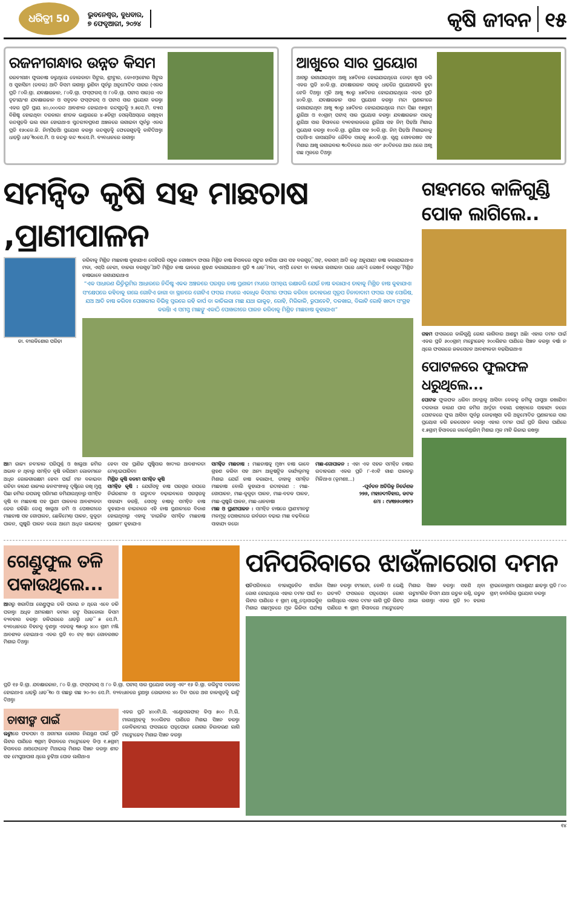ଧରିତ୍ରୀ 50
ଭୁବନେଶ୍ୱର, ବୁଧବାର,
୭ ଫେବୃଆରୀ, ୨୦୨୪
କୃଷି ଜୀବନ ୧୫
ରଜନୀଗନ୍ଧାର ଉନ୍ନତ କିସମ
ରଜନୀଗନ୍ଧା ଫୁଲଚାଷ କରୁଥିଲେ କୋଲକାତା ସିଙ୍ଗଲ, ଶ୍ରୀଙ୍ଗାର, କୋଏମ୍ବାଟୋର ସିଙ୍ଗଲ ଓ ସୁହାସିନୀ (ଡବଲ) ଆଦି କିସମ ଲଗାନ୍ତୁ। ରୁଣିବା ପୂର୍ବରୁ ଅନୁମୋଦିତ ସାରର (ଏକର ପ୍ରତି ୮୦କି.ଗ୍ରା. ଯବକ୍ଷାରଜାନ, ୮୦କି.ଗ୍ରା. ଫସ୍‌ଫରସ୍ ଓ ୮୦କି.ଗ୍ରା. ପଟାସ ସାର)ର ଏକ ତୃତୀୟାଂଶ ଯବକ୍ଷାରଜାନ ଓ ସବୁତକ ଫସ୍‌ଫରସ୍ ଓ ପଟାସ ସାର ପ୍ରୟୋଗ କରନ୍ତୁ। ଏକର ପ୍ରତି ପ୍ରାୟ ୪୦,୦୦୦କନ୍ଦ ଆବଶ୍ୟକ ହୋଇଥାଏ। କନ୍ଦଗୁଡ଼ିକୁ ୨.୫ସେ.ମି. ବ୍ୟାସ ବିଶିଷ୍ଟ ହୋଇଥିବା ଦରକାର। ଶୀତଳ ଭଣ୍ଡାରରେ ୪-୫ଡିଗ୍ରୀ ସେଲ୍‌ସିଅସ୍‌ରେ ରଖିଥିବା କନ୍ଦଗୁଡ଼ିକ ଭଲ ଗଜା ହୋଇଥାଏ। ସୁନ୍ଦରୀବପ୍ରବଣ ଅଞ୍ଚଳରେ ଲଗାଇବା ପୂର୍ବରୁ ଏକର ପ୍ରତି ୧୬୦କେ.ଜି. ନିମ୍‌ପିଡ଼ିଆ ପ୍ରୟୋଗ କରନ୍ତୁ। କନ୍ଦଗୁଡ଼ିକୁ ଫେରେଗୁଡ଼ିକୁ କାଟିଦିଅନ୍ତୁ। ଧାଡ଼ିରୁ ଧାଡ଼ି ୩୦ସେ.ମି. ଓ କନ୍ଦରୁ କନ୍ଦ ୩୦ସେ.ମି. ବ୍ୟବଧାନରେ ଲଗାନ୍ତୁ।
ଆଖୁରେ ସାର ପ୍ରୟୋଗ
ଆଗରୁ ଲଗାଯାଇଥିବା ଆଖୁ ୪୫ଦିନର ହୋଇଯାଇଥିଲେ କୋଡ଼ା ଖୁସା କରି ଏକର ପ୍ରତି ୪୦କି.ଗ୍ରା. ଯବକ୍ଷାରଜାନ ସାରକୁ ଧାଡ଼ିରେ ପ୍ରୟୋଗକରି ହୁଡ଼ା ଟେକି ଦିଅନ୍ତୁ। ମୂଳି ଆଖୁ ୩୦ରୁ ୪୫ଦିନର ହୋଇଯାଇଥିଲେ ଏକର ପ୍ରତି ୪୦କି.ଗ୍ରା. ଯବକ୍ଷାରଜାନ ସାର ପ୍ରୟୋଗ କରନ୍ତୁ। ମନ୍ଦା ପ୍ରଣାଳୀରେ ଲଗାଯାଇଥିବା ଆଖୁ ୩୦ରୁ ୪୫ଦିନର ହୋଇଯାଇଥିଲେ ମନ୍ଦା ପିଛା ୧୫ଗ୍ରାମ୍ ୟୁରିଆ ଓ ୧୦ଗ୍ରାମ୍ ପଟାସ୍ ସାର ପ୍ରୟୋଗ କରନ୍ତୁ। ଯବକ୍ଷାରଜାନ ସାରକୁ ୟୁରିଆ ସାର ହିସାବରେ ବ୍ୟବହାରକଲେ ୟୁରିଆ ସହ ନିମ୍ ପିଡ଼ିଆ ମିଶାଇ ପ୍ରୟୋଗ କରନ୍ତୁ। ୧୦୦କି.ଗ୍ରା. ୟୁରିଆ ସହ ୨୦କି.ଗ୍ରା. ନିମ୍ ପିଡ଼ିଆ ମିଶାଇବାକୁ ପଡ଼ିଥାଏ। ରାସାୟନିକ ଜୈବିକ ସାରକୁ ୫୦୦କି.ଗ୍ରା. ଗୁଣ୍ଡ ଗୋବରଖତ ସହ ମିଶାଇ ଆଖୁ ଲଗାଇବାର ୩୦ଦିନରେ ଥରେ ଏବଂ ୬୦ଦିନରେ ଆଉ ଥରେ ଆଖୁ ଗଛ ମୂଳରେ ଦିଅନ୍ତୁ।
ସମନ୍ୱିତ କୃଷି ସହ ମାଛଚାଷ ,ପ୍ରାଣୀପାଳନ
ଡା. ବୀରକିଶୋର ପରିଡ଼ା
କରିବାକୁ ମିଶ୍ରିତ ମାଛଚାଷ କୁହାଯାଏ। ସେହିପରି ସବୁଜ ଗୋଖାଦ୍ୟ ଫସଲ ମିଶ୍ରିତ ଚାଷ ହିସାବରେ ସଙ୍କର ହାତିଆ ଘାସ ସହ ବରଗୁଡ଼ି, ଓଟ୍, ବରସମ୍ ଆଦି ଋତୁ ଅନୁଯାୟୀ ଚାଷ କରାଯାଇଥାଏ। ମକା, ଏସ୍‌ପି ଚେରୀ, ବାଜରା ବରଗୁଡ଼ି ଆଦି ମିଶ୍ରିତ ଚାଷ ଭାବରେ ଗ୍ରହଣ କରାଯାଇଥାଏ। ପ୍ରତି ୩ ଧାଡ଼ି ମକା, ଏମ୍‌ପି ଚେରୀ ବା ବାଜରା ଲଗାଇବା ପରେ ଧାଡ଼ିଏ ଲେଖାଏଁ ବରଗୁଡ଼ି ମିଶ୍ରିତ ଚାଷଭାବେ ଲଗାଯାଇଥାଏ।
“ଏକ ସାଧାରଣ ଭିତ୍ତିଭୂମିର ଆଧାରରେ ନିର୍ଦ୍ଦିଷ୍ଟ ଏକକ ଅଞ୍ଚଳରେ ପରସ୍ପର ଚାଷ ପ୍ରଣାଳୀ ମଧ୍ୟରେ ସମନ୍ୱୟ ରକ୍ଷାକରି ଯେଉଁ ଚାଷ କରାଯାଏ ତାହାକୁ ମିଶ୍ରିତ ଚାଷ କୁହାଯାଏ। ସଂକ୍ଷେପରେ କହିବାକୁ ଗଲେ ଗୋଟିଏ ଜାଗା ବା ସ୍ଥାନରେ ଗୋଟିଏ ଫସଲ ମଧ୍ୟରେ ଏକାଧିକ କିସମର ଫସଲ କରିବା। ଉଦାହରଣ ସ୍ୱରୂପ ଚିନାବାଦାମ ଫସଲ ସହ ସୋରିଷ, ଯଅ ଆଦି ଚାଷ କରିବା। ପୋଖରୀର ବିଭିନ୍ନ ସ୍ତରରେ ରହି କାର୍ପ ବା କାତିଲଗା ମାଛ ଯଥା ଭାକୁଡ଼, ରୋହି, ମିରିକାଳି, ରୁପାଚେଟି, ଦଳଖାଇ, ବିଲାଟି ରୋହି ଖାଦ୍ୟ ସଂଗ୍ରହ କରନ୍ତି। ଏ ସମସ୍ତ ମାଛଙ୍କୁ ଏକାଠି ପୋଖରୀରେ ପାଳନ କରିବାକୁ ମିଶ୍ରିତ ମାଛଚାଷ କୁହାଯାଏ।”
ଆମ ରାଜ୍ୟ ନବୀନାଳ ପରିପୂର୍ଣ୍ଣ ଓ ଖାଲୁଆ ଜମିର ଅଭାବ ନ ଥିବାରୁ ସମନ୍ୱିତ କୃଷି କରିଆମ ଲୋକମାନେ ଅଧିକ ରୋଜଗାରକ୍ଷମ ହେବା ପାଇଁ ମନ ବଳାଇବା ଉଚିତ। କାରଣ ରାଜ୍ୟର ଜନସଂଖ୍ୟାକୁ ଦୃଷ୍ଟିରେ ରଖି ମୁଣ୍ଡ ପିଛା ଜମିର ଉପଲବ୍ଧ ପରିମାଣ କମିଯାଉଥିବାରୁ ସମନ୍ୱିତ କୃଷି ବା ମାଛଚାଷ ସହ ପ୍ରାଣୀ ପାଳନର ଆବଶ୍ୟକତା ଢେର ରହିଛି। ତେଣୁ ଖାଲୁଆ ଜମି ଓ ପୋଖରୀରେ ମାଛଚାଷ ସହ ଗୋପାଳନ, ଛେଳିମେଣ୍ଢା ପାଳନ, କୁକୁଡ଼ା ପାଳନ, ଘୁଷୁରି ପାଳନ କଲେ ଆମେ ଅଧିକ ଲାଭବାନ୍ ହେବା ସହ ପ୍ରାଣିଜ ପୁଷ୍ଟିସାର ଖାଦ୍ୟର ଆବଶ୍ୟକତା ମେଣ୍ଟାଇପାରିବା।
ମିଶ୍ରିତ କୃଷି ବନାମ ସମନ୍ୱିତ କୃଷି
ସମନ୍ୱିତ କୃଷି : ଯେଉଁସବୁ ଚାଷ ପରସ୍ପର ଉପରେ ନିର୍ଭରଶୀଳ ଓ ଉତ୍ପାଦନ ବଢ଼ାଇବାରେ ପରସ୍ପରକୁ ସାହାଯ୍ୟ କରନ୍ତି, ସେସବୁ ଚାଷକୁ ସମନ୍ୱିତ ଚାଷ କୁହାଯାଏ। ଚାଇନାରେ ଏହି ଚାଷ ପ୍ରଣାଳୀରେ ବିକାଶ ହୋଇଥିବାରୁ ଏହାକୁ 'ଚାଇନିଜ ସମନ୍ୱିତ ମାଛଚାଷ ପ୍ରଣାଳୀ' କୁହାଯାଏ।
ସମନ୍ୱିତ ମାଛଚାଷ : ମାଛଚାଷକୁ ମୁଖ୍ୟ ଚାଷ ଭାବେ ଗ୍ରହଣ କରିବା ସହ ଅନ୍ୟ ଆନୁଷଙ୍ଗିକ କାର୍ଯ୍ୟକ୍ରମକୁ ମିଶାଇ ଯେଉଁ ଚାଷ କରାଯାଏ, ତାହାକୁ ସମନ୍ୱିତ ମାଛଚାଷ ବୋଲି କୁହାଯାଏ। ଉଦାହରଣ : ମାଛ-ଗୋପାଳନ, ମାଛ-କୁକୁଡ଼ା ପାଳନ, ମାଛ-ବତକ ପାଳନ, ମାଛ-ଘୁଷୁରି ପାଳନ, ମାଛ-ଧାନଚାଷ।
ମାଛ ଓ ପ୍ରାଣୀପାଳନ : ସମନ୍ୱିତ ଚାଷରେ ପ୍ରାଣୀମାନଙ୍କ ମଳମୂତ୍ର ପୋଖରୀରେ ଉର୍ବରତା ବଢ଼ାଇ ମାଛ ବଢ଼ିବାରେ ସାହାଯ୍ୟ କରେ।
ମାଛ-ଗୋପାଳନ : ଏହା ଏକ ସହଜ ସମନ୍ୱିତ ଚାଷର ଉଦାହରଣ। ଏକର ପ୍ରତି ୮-୧୦ଟି ଗାଈ ପାଳନରୁ ମିଳିଥାଏ। (କ୍ରମଶଃ...)
-ପୂର୍ବତନ ଅତିରିକ୍ତ ନିର୍ଦ୍ଦେଶକ
୨୭୬, ମହାନଦୀବିହାର, କଟକ
ମୋ : ୯୪୩୭୬୦୭୩୧୨
ଗହମରେ କାଳିଗୁଣ୍ଡି ପୋକ ଲାଗିଲେ..
ଗହମ ଫସଲରେ କାଳିଗୁଣ୍ଡି ରୋଗ ଲାଗିବାର ଆଶଙ୍କା ଅଛି। ଏହାର ଦମନ ପାଇଁ ଏକର ପ୍ରତି ୬୦୦ଗ୍ରାମ୍ ମାଙ୍କୋଜେବ୍ ୨୦୦ଲିଟର ପାଣିରେ ସିଞ୍ଚନ କରନ୍ତୁ। ବର୍ଷା ନ ଥିଲେ ଫସଲରେ ଜଳସେଚନ ଆବଶ୍ୟକତା ବଢ଼ିଯାଇଥାଏ।
ପୋଟଳରେ ଫୁଲଫଳ ଧରୁଥିଲେ...
ପୋଟଳ ଫୁଲଫଳ ଧରିବା ଅବସ୍ଥାକୁ ଆସିବା ବେଳକୁ ଜମିକୁ ଘାସୁଆ ରଖାଯିବା ଦରକାର। କାରଣ ଘାସ ଜମିର ଆର୍ଦ୍ରତା ବଜାୟ ରଖିବାରେ ସାହାଯ୍ୟ କରେ। ପୋଟଳରେ ଫୁଲ ଆସିବା ପୂର୍ବରୁ କୋଡ଼ାଖୁସା କରି ଅନୁମୋଦିତ ପ୍ରଣାଳୀରେ ସାର ପ୍ରୟୋଗ କରି ଜଳସେଚନ କରନ୍ତୁ। ଏହାର ଦମନ ପାଇଁ ପ୍ରତି ଲିଟର ପାଣିରେ ୧.୫ଗ୍ରାମ୍ ହିସାବରେ କାର୍ବେଣ୍ଡାଜିମ୍ ମିଶାଇ ମୂଳ ମାଟି ଭିଜାଇ ରଖନ୍ତୁ।
ଗେଣ୍ଡୁଫୁଲ ତଳି ପକାଉଥିଲେ...
ଆଗରୁ ଖରାଦିଆ ଗେଣ୍ଡୁଫୁଲ ତଳି ପକାଇ ନ ଥିଲେ ଏବେ ତଳି ପକାନ୍ତୁ। ଅଧିକ ଅମଳକ୍ଷମ କମଳା ରଙ୍ଗ ସିରାକୋଲା କିସମ ବ୍ୟବହାର କରନ୍ତୁ। ତଳିଘରରେ ଧାଡ଼ିରୁ ଧାଡ଼ି ୫ ସେ.ମି. ବ୍ୟବଧାନରେ ବିହନକୁ ବୁଣନ୍ତୁ। ଏକରକୁ ୩୫୦ରୁ ୪୦୦ ଗ୍ରାମ ମଞ୍ଜି ଆବଶ୍ୟକ ହୋଇଥାଏ। ଏକର ପ୍ରତି ୧୦ ଟନ୍ ଖଡ଼ା ଗୋବରଖତ ମିଶାଇ ଦିଅନ୍ତୁ।
ପ୍ରତି ୧୬ କି.ଗ୍ରା. ଯବକ୍ଷାରଜାନ, ୮୦ କି.ଗ୍ରା. ଫସ୍‌ଫରସ୍ ଓ ୮୦ କି.ଗ୍ରା. ପଟାସ୍ ସାର ପ୍ରୟୋଗ କରନ୍ତୁ ଏବଂ ୧୬ କି.ଗ୍ରା. କଲିଙ୍ଗସ ଦରକାର ହୋଇଥାଏ। ଧାଡ଼ିରୁ ଧାଡ଼ି ୩୦ ଓ ଗଛରୁ ଗଛ ୨୦-୨୦ ସେ.ମି. ବ୍ୟବଧାନରେ ରୁଅନ୍ତୁ। ରୋଇବାର ୪୦ ଦିନ ପରେ ଅଗ ଡାଳଗୁଡ଼ିକୁ ଭାଙ୍ଗି ଦିଅନ୍ତୁ।
ଚାଷୀଙ୍କ ପାଇଁ
ଲଙ୍କାରେ ଫଳପଚା ଓ ଅଗମରା ରୋଗର ନିୟନ୍ତ୍ରଣ ପାଇଁ ପ୍ରତି ଲିଟର ପାଣିରେ ୩ଗ୍ରାମ୍ ହିସାବରେ ମାଙ୍କୋଜେବ୍ କିମ୍ବା ୧.୫ଗ୍ରାମ୍ ହିସାବରେ ଥାଓଫେନେଟ୍ ମିଥାଇଲ୍ ମିଶାଇ ସିଞ୍ଚନ କରନ୍ତୁ। ଶୀତ ସହ ମେଘୁଆପାଗ ଥିଲେ ଚୁଟ୍ଟିଆ ପୋକ ଲାଗିଥାଏ।
ଏକର ପ୍ରତି ୪୦୦ମି.ଲି. ଏଣ୍ଡୋସଲଫାନ୍ କିମ୍ବା ୫୦୦ ମି.ଲି. ମାଲାଥିଅନ୍‌କୁ ୨୦୦ଲିଟର ପାଣିରେ ମିଶାଇ ସିଞ୍ଚନ କରନ୍ତୁ। କୋବିଜାତୀୟ ଫସଲରେ ପତ୍ରପୋଡ଼ା ରୋଗର ନିରାକରଣ ଲାଗି ମାଙ୍କୋଜେବ୍ ମିଶାଇ ସିଞ୍ଚନ କରନ୍ତୁ।
ପନିପରିବାରେ ଝାଉଁଳାରୋଗ ଦମନ
ପନିପରିବାରେ ବୀଜାଣୁଜନିତ ଝାଉଁଳା ରୋଗ ହୋଇଥିଲେ ଏହାର ଦମନ ପାଇଁ ୧୦ ଲିଟର ପାଣିରେ ୧ ଗ୍ରାମ୍ ଷ୍ଟ୍ରେପ୍ଟୋସାଇକ୍ଲିନ୍ ମିଶାଇ ଗଛମୂଳରେ ମୂଳ ଭିଜିବା ପର୍ଯ୍ୟନ୍ତ ସିଞ୍ଚନ କରନ୍ତୁ। ଟମାଟୋ, କୋବି ଓ ଭେଣ୍ଡି ଇତ୍ୟାଦି ଫସଲରେ ପତ୍ରପୋଡ଼ା ରୋଗ ଲାଗିଥିଲେ ଏହାର ଦମନ ଲାଗି ପ୍ରତି ଲିଟର ପାଣିରେ ୩ ଗ୍ରାମ୍ ହିସାବରେ ମାଙ୍କୋଜେବ୍ ମିଶାଇ ସିଞ୍ଚନ କରନ୍ତୁ। ସହଣି ଥିବା ଲଙ୍କାମରିଚ କିସମ ଯଥା ଉତ୍କଳ ରଶ୍ମି, ଉତ୍କଳ ଆଭା ଲଗାନ୍ତୁ। ଏକର ପ୍ରତି ୨୦ ହଜାର ଟ୍ରାଇକୋଗ୍ରାମା ପରାଶ୍ରୟୀ ଛାଡ଼ନ୍ତୁ। ପ୍ରତି ୮୦୦ ଗ୍ରାମ୍ କାର୍ବାରିଲ୍ ପ୍ରୟୋଗ କରନ୍ତୁ।
୧୪